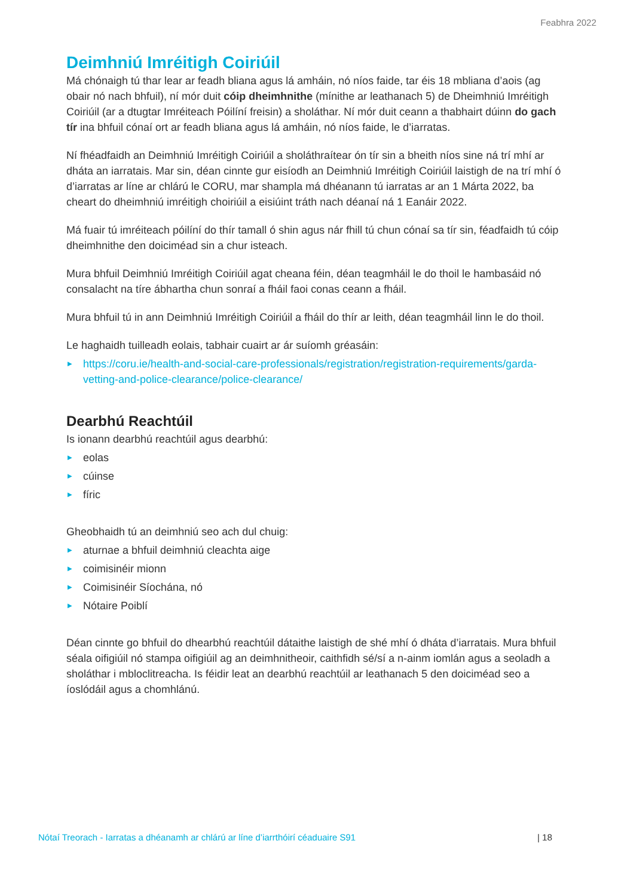Feabhra 2022
Deimhniú Imréitigh Coiriúil
Má chónaigh tú thar lear ar feadh bliana agus lá amháin, nó níos faide, tar éis 18 mbliana d’aois (ag obair nó nach bhfuil), ní mór duit cóip dheimhnithe (mínithe ar leathanach 5) de Dheimhniú Imréitigh Coiriúil (ar a dtugtar Imréiteach Póilíní freisin) a sholáthar. Ní mór duit ceann a thabhairt dúinn do gach tír ina bhfuil cónaí ort ar feadh bliana agus lá amháin, nó níos faide, le d’iarratas.
Ní fhéadfaidh an Deimhniú Imréitigh Coiriúil a sholáthraítear ón tír sin a bheith níos sine ná trí mhí ar dháta an iarratais. Mar sin, déan cinnte gur eisíodh an Deimhniú Imréitigh Coiriúil laistigh de na trí mhí ó d’iarratas ar líne ar chlárú le CORU, mar shampla má dhéanann tú iarratas ar an 1 Márta 2022, ba cheart do dheimhniú imréitigh choiriúil a eisiúint tráth nach déanaí ná 1 Eanáir 2022.
Má fuair tú imréiteach póilíní do thír tamall ó shin agus nár fhill tú chun cónaí sa tír sin, féadfaidh tú cóip dheimhnithe den doiciméad sin a chur isteach.
Mura bhfuil Deimhniú Imréitigh Coiriúil agat cheana féin, déan teagmháil le do thoil le hambasáid nó consalacht na tíre ábhartha chun sonraí a fháil faoi conas ceann a fháil.
Mura bhfuil tú in ann Deimhniú Imréitigh Coiriúil a fháil do thír ar leith, déan teagmháil linn le do thoil.
Le haghaidh tuilleadh eolais, tabhair cuairt ar ár suíomh gréasáin:
▶ https://coru.ie/health-and-social-care-professionals/registration/registration-requirements/garda-vetting-and-police-clearance/police-clearance/
Dearbhú Reachtúil
Is ionann dearbhú reachtúil agus dearbhú:
▶ eolas
▶ cúinse
▶ fíric
Gheobhaidh tú an deimhniú seo ach dul chuig:
▶ aturnae a bhfuil deimhniú cleachta aige
▶ coimisinéir mionn
▶ Coimisinéir Síochána, nó
▶ Nótaire Poiblí
Déan cinnte go bhfuil do dhearbhú reachtúil dátaithe laistigh de shé mhí ó dháta d’iarratais. Mura bhfuil séala oifigiúil nó stampa oifigiúil ag an deimhnitheoir, caithfidh sé/sí a n-ainm iomlán agus a seoladh a sholáthar i mbloclitreacha. Is féidir leat an dearbhú reachtúil ar leathanach 5 den doiciméad seo a íoslódáil agus a chomhlánú.
Nótaí Treorach - Iarratas a dhéanamh ar chlárú ar líne d’iarrthóirí céaduaire S91 | 18